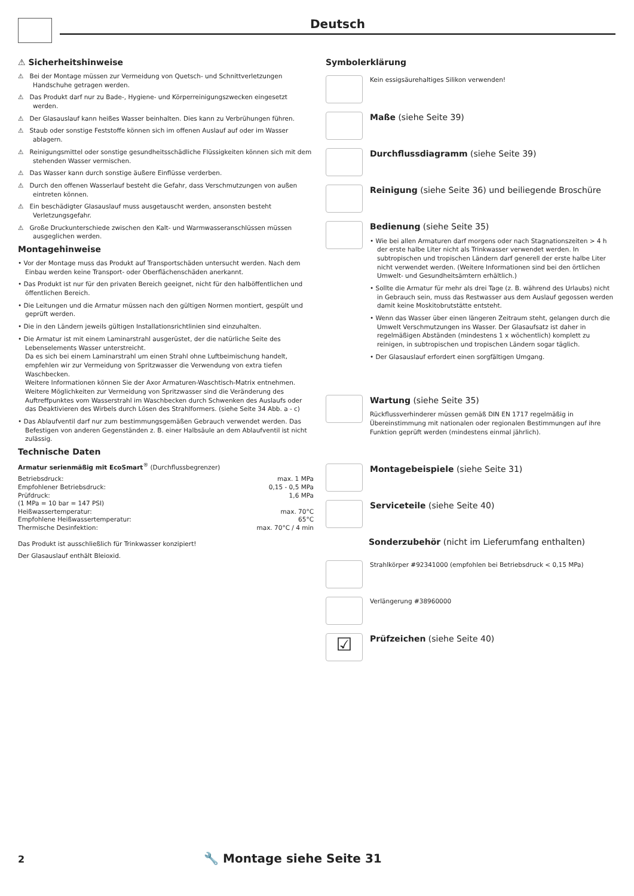Deutsch
⚠ Sicherheitshinweise
⚠ Bei der Montage müssen zur Vermeidung von Quetsch- und Schnittverletzungen Handschuhe getragen werden.
⚠ Das Produkt darf nur zu Bade-, Hygiene- und Körperreinigungszwecken eingesetzt werden.
⚠ Der Glasauslauf kann heißes Wasser beinhalten. Dies kann zu Verbrühungen führen.
⚠ Staub oder sonstige Feststoffe können sich im offenen Auslauf auf oder im Wasser ablagern.
⚠ Reinigungsmittel oder sonstige gesundheitsschädliche Flüssigkeiten können sich mit dem stehenden Wasser vermischen.
⚠ Das Wasser kann durch sonstige äußere Einflüsse verderben.
⚠ Durch den offenen Wasserlauf besteht die Gefahr, dass Verschmutzungen von außen eintreten können.
⚠ Ein beschädigter Glasauslauf muss ausgetauscht werden, ansonsten besteht Verletzungsgefahr.
⚠ Große Druckunterschiede zwischen den Kalt- und Warmwasseranschlüssen müssen ausgeglichen werden.
Montagehinweise
• Vor der Montage muss das Produkt auf Transportschäden untersucht werden. Nach dem Einbau werden keine Transport- oder Oberflächenschäden anerkannt.
• Das Produkt ist nur für den privaten Bereich geeignet, nicht für den halböffentlichen und öffentlichen Bereich.
• Die Leitungen und die Armatur müssen nach den gültigen Normen montiert, gespült und geprüft werden.
• Die in den Ländern jeweils gültigen Installationsrichtlinien sind einzuhalten.
• Die Armatur ist mit einem Laminarstrahl ausgerüstet, der die natürliche Seite des Lebenselements Wasser unterstreicht.
Da es sich bei einem Laminarstrahl um einen Strahl ohne Luftbeimischung handelt, empfehlen wir zur Vermeidung von Spritzwasser die Verwendung von extra tiefen Waschbecken.
Weitere Informationen können Sie der Axor Armaturen-Waschtisch-Matrix entnehmen.
Weitere Möglichkeiten zur Vermeidung von Spritzwasser sind die Veränderung des Auftreffpunktes vom Wasserstrahl im Waschbecken durch Schwenken des Auslaufs oder das Deaktivieren des Wirbels durch Lösen des Strahlformers. (siehe Seite 34 Abb. a - c)
• Das Ablaufventil darf nur zum bestimmungsgemäßen Gebrauch verwendet werden. Das Befestigen von anderen Gegenständen z. B. einer Halbsäule an dem Ablaufventil ist nicht zulässig.
Technische Daten
Armatur serienmäßig mit EcoSmart<sup>®</sup> (Durchflussbegrenzer)
Betriebsdruck: max. 1 MPa
Empfohlener Betriebsdruck: 0,15 - 0,5 MPa
Prüfdruck: 1,6 MPa
(1 MPa = 10 bar = 147 PSI)
Heißwassertemperatur: max. 70°C
Empfohlene Heißwassertemperatur: 65°C
Thermische Desinfektion: max. 70°C / 4 min
Das Produkt ist ausschließlich für Trinkwasser konzipiert!
Der Glasauslauf enthält Bleioxid.
Symbolerklärung
Kein essigsäurehaltiges Silikon verwenden!
Maße (siehe Seite 39)
Durchflussdiagramm (siehe Seite 39)
Reinigung (siehe Seite 36) und beiliegende Broschüre
Bedienung (siehe Seite 35)
• Wie bei allen Armaturen darf morgens oder nach Stagnationszeiten > 4 h der erste halbe Liter nicht als Trinkwasser verwendet werden. In subtropischen und tropischen Ländern darf generell der erste halbe Liter nicht verwendet werden. (Weitere Informationen sind bei den örtlichen Umwelt- und Gesundheitsämtern erhältlich.)
• Sollte die Armatur für mehr als drei Tage (z. B. während des Urlaubs) nicht in Gebrauch sein, muss das Restwasser aus dem Auslauf gegossen werden damit keine Moskitobrutstätte entsteht.
• Wenn das Wasser über einen längeren Zeitraum steht, gelangen durch die Umwelt Verschmutzungen ins Wasser. Der Glasaufsatz ist daher in regelmäßigen Abständen (mindestens 1 x wöchentlich) komplett zu reinigen, in subtropischen und tropischen Ländern sogar täglich.
• Der Glasauslauf erfordert einen sorgfältigen Umgang.
Wartung (siehe Seite 35)
Rückflussverhinderer müssen gemäß DIN EN 1717 regelmäßig in Übereinstimmung mit nationalen oder regionalen Bestimmungen auf ihre Funktion geprüft werden (mindestens einmal jährlich).
Montagebeispiele (siehe Seite 31)
Serviceteile (siehe Seite 40)
Sonderzubehör (nicht im Lieferumfang enthalten)
Strahlkörper #92341000 (empfohlen bei Betriebsdruck < 0,15 MPa)
Verlängerung #38960000
☑
Prüfzeichen (siehe Seite 40)
2 🔧 Montage siehe Seite 31